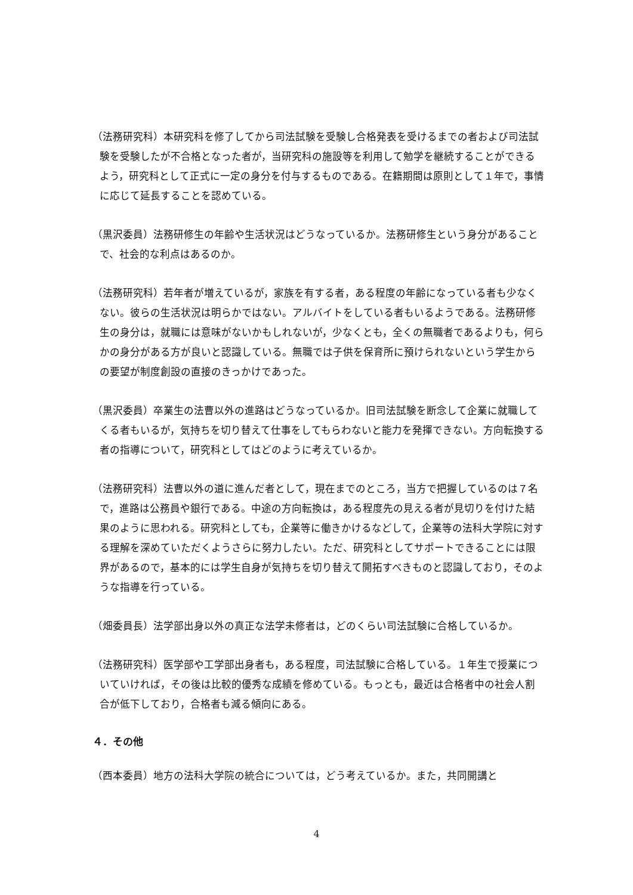（法務研究科）本研究科を修了してから司法試験を受験し合格発表を受けるまでの者および司法試験を受験したが不合格となった者が，当研究科の施設等を利用して勉学を継続することができるよう，研究科として正式に一定の身分を付与するものである。在籍期間は原則として１年で，事情に応じて延長することを認めている。
（黒沢委員）法務研修生の年齢や生活状況はどうなっているか。法務研修生という身分があることで、社会的な利点はあるのか。
（法務研究科）若年者が増えているが，家族を有する者，ある程度の年齢になっている者も少なくない。彼らの生活状況は明らかではない。アルバイトをしている者もいるようである。法務研修生の身分は，就職には意味がないかもしれないが，少なくとも，全くの無職者であるよりも，何らかの身分がある方が良いと認識している。無職では子供を保育所に預けられないという学生からの要望が制度創設の直接のきっかけであった。
（黒沢委員）卒業生の法曹以外の進路はどうなっているか。旧司法試験を断念して企業に就職してくる者もいるが，気持ちを切り替えて仕事をしてもらわないと能力を発揮できない。方向転換する者の指導について，研究科としてはどのように考えているか。
（法務研究科）法曹以外の道に進んだ者として，現在までのところ，当方で把握しているのは７名で，進路は公務員や銀行である。中途の方向転換は，ある程度先の見える者が見切りを付けた結果のように思われる。研究科としても，企業等に働きかけるなどして，企業等の法科大学院に対する理解を深めていただくようさらに努力したい。ただ、研究科としてサポートできることには限界があるので，基本的には学生自身が気持ちを切り替えて開拓すべきものと認識しており，そのような指導を行っている。
（畑委員長）法学部出身以外の真正な法学未修者は，どのくらい司法試験に合格しているか。
（法務研究科）医学部や工学部出身者も，ある程度，司法試験に合格している。１年生で授業についていければ，その後は比較的優秀な成績を修めている。もっとも，最近は合格者中の社会人割合が低下しており，合格者も減る傾向にある。
４．その他
（西本委員）地方の法科大学院の統合については，どう考えているか。また，共同開講と
4